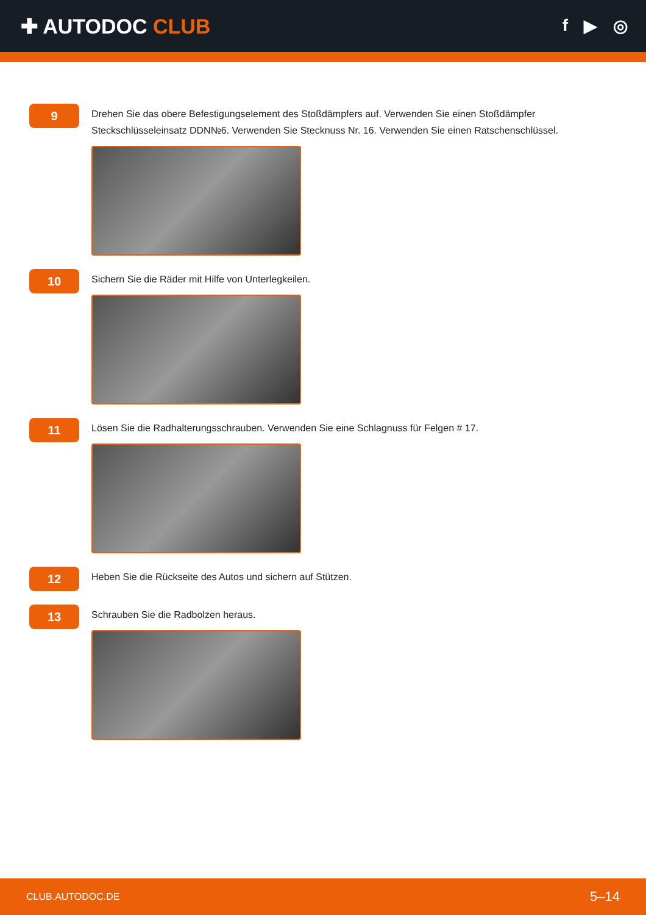✚ AUTODOC CLUB
f ▶ ◎
9
Drehen Sie das obere Befestigungselement des Stoßdämpfers auf. Verwenden Sie einen Stoßdämpfer Steckschlüsseleinsatz DDN№6. Verwenden Sie Stecknuss Nr. 16. Verwenden Sie einen Ratschenschlüssel.
10
Sichern Sie die Räder mit Hilfe von Unterlegkeilen.
11
Lösen Sie die Radhalterungsschrauben. Verwenden Sie eine Schlagnuss für Felgen # 17.
12
Heben Sie die Rückseite des Autos und sichern auf Stützen.
13
Schrauben Sie die Radbolzen heraus.
CLUB.AUTODOC.DE 5–14